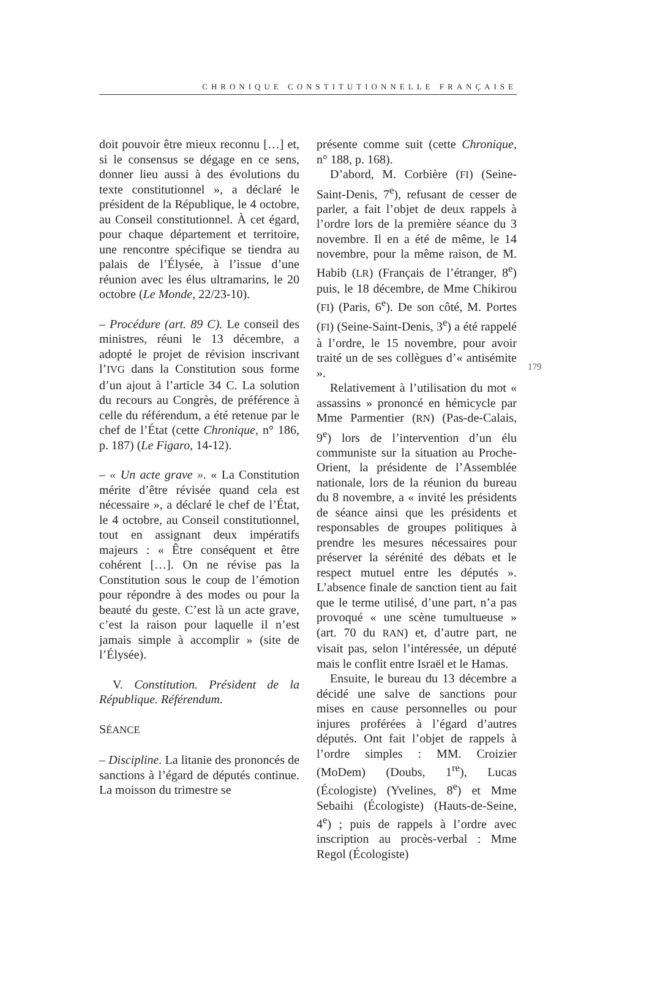CHRONIQUE CONSTITUTIONNELLE FRANÇAISE
doit pouvoir être mieux reconnu […] et, si le consensus se dégage en ce sens, donner lieu aussi à des évolutions du texte constitutionnel », a déclaré le président de la République, le 4 octobre, au Conseil constitutionnel. À cet égard, pour chaque département et territoire, une rencontre spécifique se tiendra au palais de l’Élysée, à l’issue d’une réunion avec les élus ultramarins, le 20 octobre (Le Monde, 22/23-10).
– Procédure (art. 89 C). Le conseil des ministres, réuni le 13 décembre, a adopté le projet de révision inscrivant l’IVG dans la Constitution sous forme d’un ajout à l’article 34 C. La solution du recours au Congrès, de préférence à celle du référendum, a été retenue par le chef de l’État (cette Chronique, n° 186, p. 187) (Le Figaro, 14-12).
– « Un acte grave ». « La Constitution mérite d’être révisée quand cela est nécessaire », a déclaré le chef de l’État, le 4 octobre, au Conseil constitutionnel, tout en assignant deux impératifs majeurs : « Être conséquent et être cohérent […]. On ne révise pas la Constitution sous le coup de l’émotion pour répondre à des modes ou pour la beauté du geste. C’est là un acte grave, c’est la raison pour laquelle il n’est jamais simple à accomplir » (site de l’Élysée).
V. Constitution. Président de la République. Référendum.
SÉANCE
– Discipline. La litanie des prononcés de sanctions à l’égard de députés continue. La moisson du trimestre se
présente comme suit (cette Chronique, n° 188, p. 168).
D’abord, M. Corbière (FI) (Seine-Saint-Denis, 7<sup>e</sup>), refusant de cesser de parler, a fait l’objet de deux rappels à l’ordre lors de la première séance du 3 novembre. Il en a été de même, le 14 novembre, pour la même raison, de M. Habib (LR) (Français de l’étranger, 8<sup>e</sup>) puis, le 18 décembre, de Mme Chikirou (FI) (Paris, 6<sup>e</sup>). De son côté, M. Portes (FI) (Seine-Saint-Denis, 3<sup>e</sup>) a été rappelé à l’ordre, le 15 novembre, pour avoir traité un de ses collègues d’« antisémite ».
Relativement à l’utilisation du mot « assassins » prononcé en hémicycle par Mme Parmentier (RN) (Pas-de-Calais, 9<sup>e</sup>) lors de l’intervention d’un élu communiste sur la situation au Proche-Orient, la présidente de l’Assemblée nationale, lors de la réunion du bureau du 8 novembre, a « invité les présidents de séance ainsi que les présidents et responsables de groupes politiques à prendre les mesures nécessaires pour préserver la sérénité des débats et le respect mutuel entre les députés ». L’absence finale de sanction tient au fait que le terme utilisé, d’une part, n’a pas provoqué « une scène tumultueuse » (art. 70 du RAN) et, d’autre part, ne visait pas, selon l’intéressée, un député mais le conflit entre Israël et le Hamas.
Ensuite, le bureau du 13 décembre a décidé une salve de sanctions pour mises en cause personnelles ou pour injures proférées à l’égard d’autres députés. Ont fait l’objet de rappels à l’ordre simples : MM. Croizier (MoDem) (Doubs, 1<sup>re</sup>), Lucas (Écologiste) (Yvelines, 8<sup>e</sup>) et Mme Sebaihi (Écologiste) (Hauts-de-Seine, 4<sup>e</sup>) ; puis de rappels à l’ordre avec inscription au procès-verbal : Mme Regol (Écologiste)
179